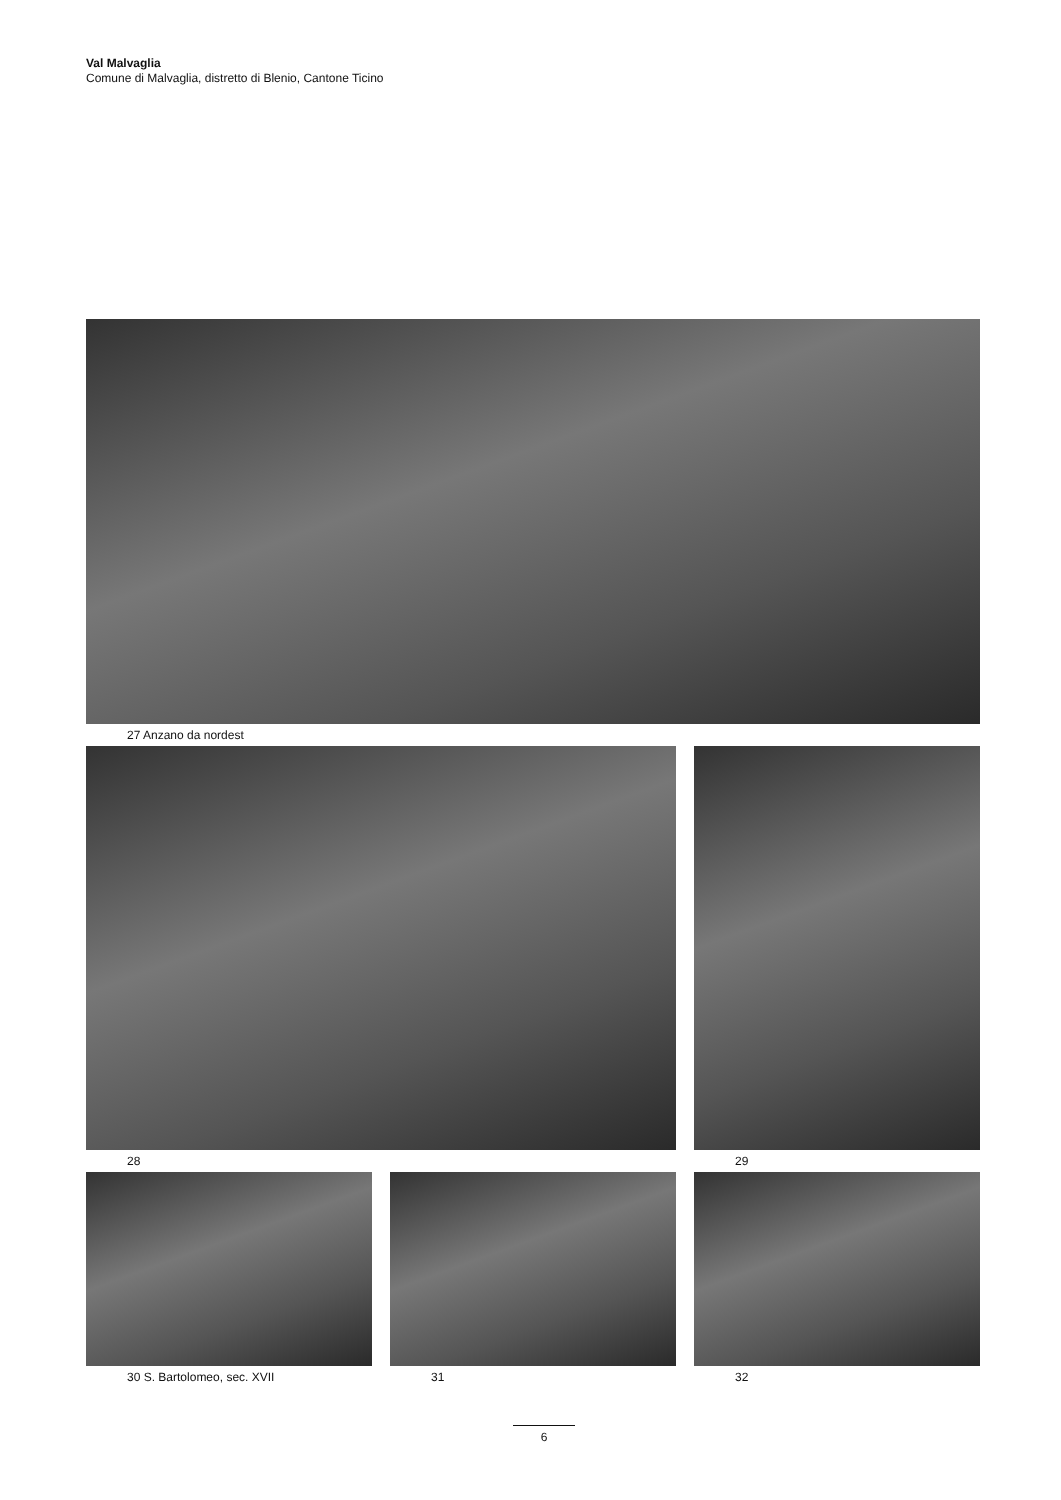Val Malvaglia
Comune di Malvaglia, distretto di Blenio, Cantone Ticino
27 Anzano da nordest
28 29
30 S. Bartolomeo, sec. XVII 31 32
6